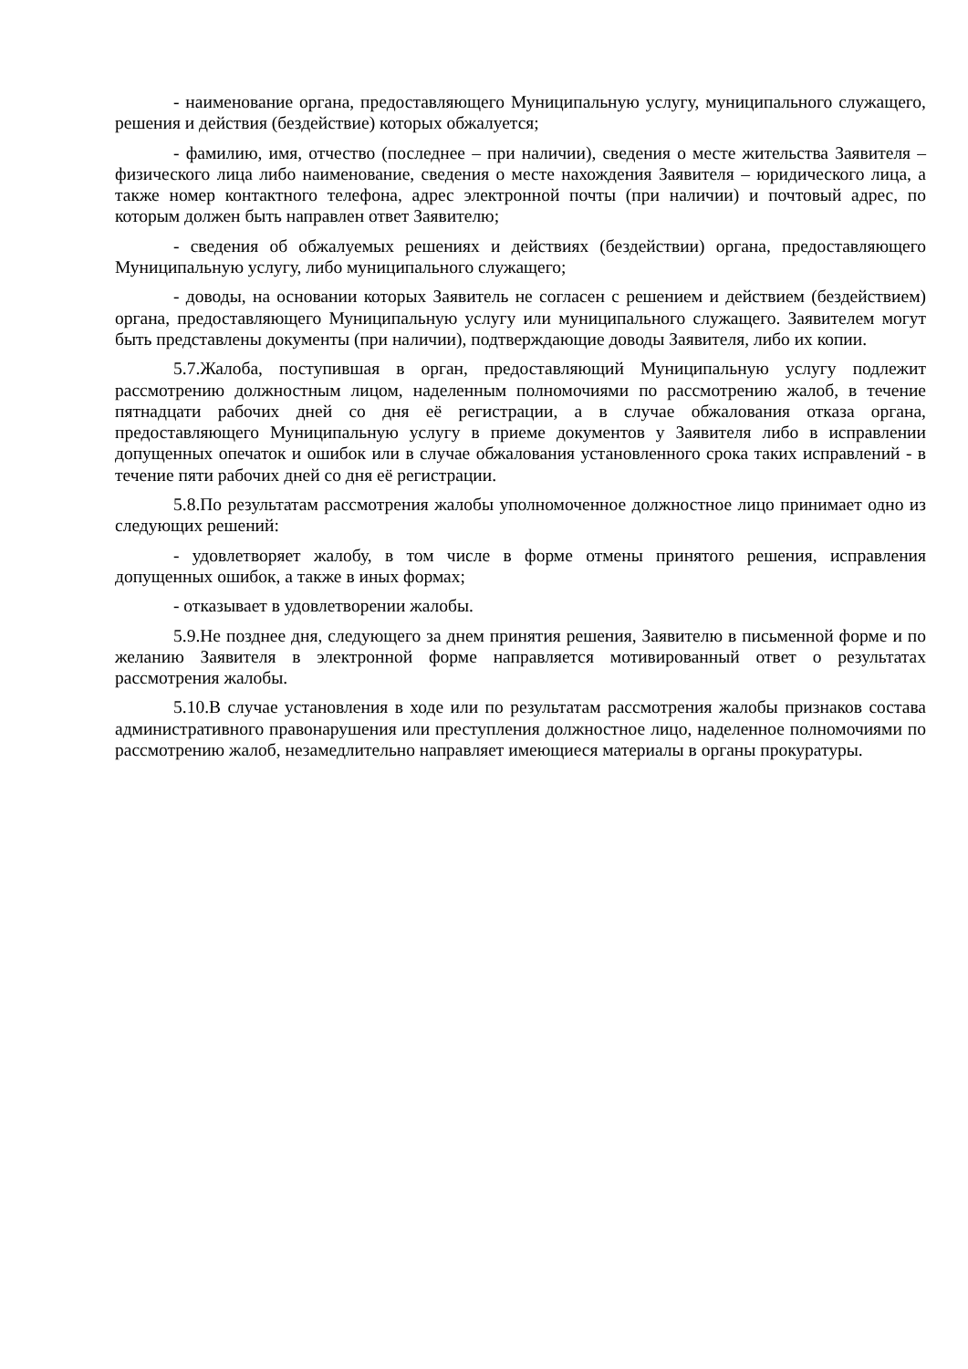- наименование органа, предоставляющего Муниципальную услугу, муниципального служащего, решения и действия (бездействие) которых обжалуется;
- фамилию, имя, отчество (последнее – при наличии), сведения о месте жительства Заявителя – физического лица либо наименование, сведения о месте нахождения Заявителя – юридического лица, а также номер контактного телефона, адрес электронной почты (при наличии) и почтовый адрес, по которым должен быть направлен ответ Заявителю;
- сведения об обжалуемых решениях и действиях (бездействии) органа, предоставляющего Муниципальную услугу, либо муниципального служащего;
- доводы, на основании которых Заявитель не согласен с решением и действием (бездействием) органа, предоставляющего Муниципальную услугу или муниципального служащего. Заявителем могут быть представлены документы (при наличии), подтверждающие доводы Заявителя, либо их копии.
5.7.Жалоба, поступившая в орган, предоставляющий Муниципальную услугу подлежит рассмотрению должностным лицом, наделенным полномочиями по рассмотрению жалоб, в течение пятнадцати рабочих дней со дня её регистрации, а в случае обжалования отказа органа, предоставляющего Муниципальную услугу в приеме документов у Заявителя либо в исправлении допущенных опечаток и ошибок или в случае обжалования установленного срока таких исправлений - в течение пяти рабочих дней со дня её регистрации.
5.8.По результатам рассмотрения жалобы уполномоченное должностное лицо принимает одно из следующих решений:
- удовлетворяет жалобу, в том числе в форме отмены принятого решения, исправления допущенных ошибок, а также в иных формах;
- отказывает в удовлетворении жалобы.
5.9.Не позднее дня, следующего за днем принятия решения, Заявителю в письменной форме и по желанию Заявителя в электронной форме направляется мотивированный ответ о результатах рассмотрения жалобы.
5.10.В случае установления в ходе или по результатам рассмотрения жалобы признаков состава административного правонарушения или преступления должностное лицо, наделенное полномочиями по рассмотрению жалоб, незамедлительно направляет имеющиеся материалы в органы прокуратуры.